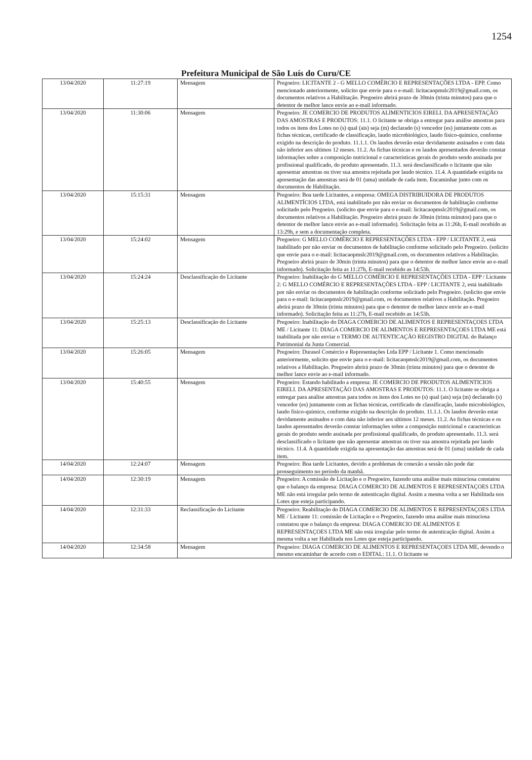1254
Prefeitura Municipal de São Luís do Curu/CE
| 13/04/2020 | 11:27:19 | Mensagem | Pregoeiro: LICITANTE 2 - G MELLO COMÉRCIO E REPRESENTAÇÕES LTDA - EPP. Como mencionado anteriormente, solicito que envie para o e-mail: licitacaopmslc2019@gmail.com, os documentos relativos a Habilitação. Pregoeiro abrirá prazo de 30min (trinta minutos) para que o detentor de melhor lance envie ao e-mail informado. |
| 13/04/2020 | 11:30:06 | Mensagem | Pregoeiro: JE COMERCIO DE PRODUTOS ALIMENTICIOS EIRELI. DA APRESENTAÇÃO DAS AMOSTRAS E PRODUTOS: 11.1. O licitante se obriga a entregar para análise amostras para todos os itens dos Lotes no (s) qual (ais) seja (m) declarado (s) vencedor (es) juntamente com as fichas técnicas, certificado de classificação, laudo microbiológico, laudo físico-químico, conforme exigido na descrição do produto. 11.1.1. Os laudos deverão estar devidamente assinados e com data não inferior aos ultimos 12 meses. 11.2. As fichas técnicas e os laudos apresentados deverão constar informações sobre a composição nutricional e características gerais do produto sendo assinada por profissional qualificado, do produto apresentado. 11.3. será desclassificado o licitante que não apresentar amostras ou tiver sua amostra rejeitada por laudo técnico. 11.4. A quantidade exigida na apresentação das amostras será de 01 (uma) unidade de cada item. Encaminhar junto com os documentos de Habilitação. |
| 13/04/2020 | 15:15:31 | Mensagem | Pregoeiro: Boa tarde Licitantes, a empresa: OMEGA DISTRIBUIDORA DE PRODUTOS ALIMENTÍCIOS LTDA, está inabilitado por não enviar os documentos de habilitação conforme solicitado pelo Pregoeiro. (solicito que envie para o e-mail: licitacaopmslc2019@gmail.com, os documentos relativos a Habilitação. Pregoeiro abrirá prazo de 30min (trinta minutos) para que o detentor de melhor lance envie ao e-mail informado). Solicitação feita as 11:26h, E-mail recebido as 13:29h, e sem a documentação completa. |
| 13/04/2020 | 15:24:02 | Mensagem | Pregoeiro: G MELLO COMÉRCIO E REPRESENTAÇÕES LTDA - EPP / LICITANTE 2, está inabilitado por não enviar os documentos de habilitação conforme solicitado pelo Pregoeiro. (solicito que envie para o e-mail: licitacaopmslc2019@gmail.com, os documentos relativos a Habilitação. Pregoeiro abrirá prazo de 30min (trinta minutos) para que o detentor de melhor lance envie ao e-mail informado). Solicitação feita as 11:27h, E-mail recebido as 14:53h. |
| 13/04/2020 | 15:24:24 | Desclassificação do Licitante | Pregoeiro: Inabilitação do G MELLO COMÉRCIO E REPRESENTAÇÕES LTDA - EPP / Licitante 2: G MELLO COMÉRCIO E REPRESENTAÇÕES LTDA - EPP / LICITANTE 2, está inabilitado por não enviar os documentos de habilitação conforme solicitado pelo Pregoeiro. (solicito que envie para o e-mail: licitacaopmslc2019@gmail.com, os documentos relativos a Habilitação. Pregoeiro abrirá prazo de 30min (trinta minutos) para que o detentor de melhor lance envie ao e-mail informado). Solicitação feita as 11:27h, E-mail recebido as 14:53h. |
| 13/04/2020 | 15:25:13 | Desclassificação do Licitante | Pregoeiro: Inabilitação do DIAGA COMERCIO DE ALIMENTOS E REPRESENTAÇOES LTDA ME / Licitante 11: DIAGA COMERCIO DE ALIMENTOS E REPRESENTAÇOES LTDA ME está inabilitada por não enviar o TERMO DE AUTENTICAÇÃO REGISTRO DIGITAL do Balanço Patrimonial da Junta Comercial. |
| 13/04/2020 | 15:26:05 | Mensagem | Pregoeiro: Durasol Comércio e Representações Ltda EPP / Licitante 1. Como mencionado anteriormente, solicito que envie para o e-mail: licitacaopmslc2019@gmail.com, os documentos relativos a Habilitação. Pregoeiro abrirá prazo de 30min (trinta minutos) para que o detentor de melhor lance envie ao e-mail informado. |
| 13/04/2020 | 15:40:55 | Mensagem | Pregoeiro: Estando habilitado a empresa: JE COMERCIO DE PRODUTOS ALIMENTICIOS EIRELI. DA APRESENTAÇÃO DAS AMOSTRAS E PRODUTOS: 11.1. O licitante se obriga a entregar para análise amostras para todos os itens dos Lotes no (s) qual (ais) seja (m) declarado (s) vencedor (es) juntamente com as fichas técnicas, certificado de classificação, laudo microbiológico, laudo físico-químico, conforme exigido na descrição do produto. 11.1.1. Os laudos deverão estar devidamente assinados e com data não inferior aos ultimos 12 meses. 11.2. As fichas técnicas e os laudos apresentados deverão constar informações sobre a composição nutricional e características gerais do produto sendo assinada por profissional qualificado, do produto apresentado. 11.3. será desclassificado o licitante que não apresentar amostras ou tiver sua amostra rejeitada por laudo técnico. 11.4. A quantidade exigida na apresentação das amostras será de 01 (uma) unidade de cada item. |
| 14/04/2020 | 12:24:07 | Mensagem | Pregoeiro: Boa tarde Licitantes, devido a problemas de conexão a sessão não pode dar prosseguimento no período da manhã. |
| 14/04/2020 | 12:30:19 | Mensagem | Pregoeiro: A comissão de Licitação e o Pregoeiro, fazendo uma análise mais minuciosa constatou que o balanço da empresa: DIAGA COMERCIO DE ALIMENTOS E REPRESENTAÇOES LTDA ME não está irregular pelo termo de autenticação digital. Assim a mesma volta a ser Habilitada nos Lotes que esteja participando. |
| 14/04/2020 | 12:31:33 | Reclassificação do Licitante | Pregoeiro: Reabilitação do DIAGA COMERCIO DE ALIMENTOS E REPRESENTAÇOES LTDA ME / Licitante 11: comissão de Licitação e o Pregoeiro, fazendo uma análise mais minuciosa constatou que o balanço da empresa: DIAGA COMERCIO DE ALIMENTOS E REPRESENTAÇOES LTDA ME não está irregular pelo termo de autenticação digital. Assim a mesma volta a ser Habilitada nos Lotes que esteja participando. |
| 14/04/2020 | 12:34:58 | Mensagem | Pregoeiro: DIAGA COMERCIO DE ALIMENTOS E REPRESENTAÇOES LTDA ME, devendo o mesmo encaminhar de acordo com o EDITAL: 11.1. O licitante se |